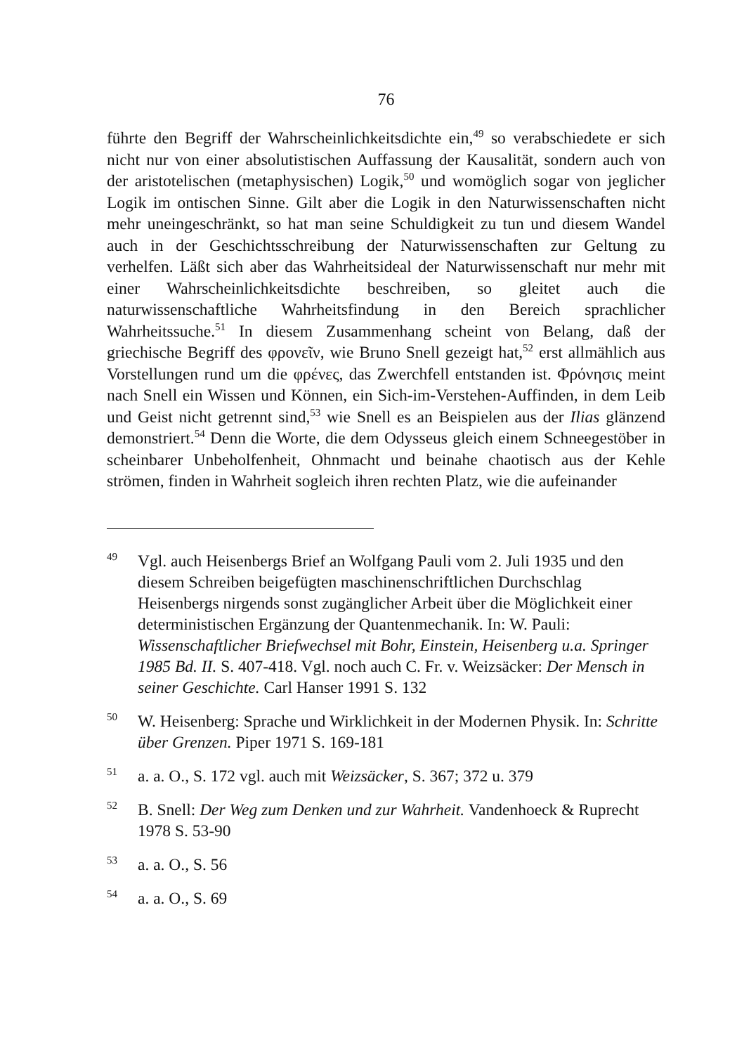76
führte den Begriff der Wahrscheinlichkeitsdichte ein,<sup>49</sup> so verabschiedete er sich nicht nur von einer absolutistischen Auffassung der Kausalität, sondern auch von der aristotelischen (metaphysischen) Logik,<sup>50</sup> und womöglich sogar von jeglicher Logik im ontischen Sinne. Gilt aber die Logik in den Naturwissenschaften nicht mehr uneingeschränkt, so hat man seine Schuldigkeit zu tun und diesem Wandel auch in der Geschichtsschreibung der Naturwissenschaften zur Geltung zu verhelfen. Läßt sich aber das Wahrheitsideal der Naturwissenschaft nur mehr mit einer Wahrscheinlichkeitsdichte beschreiben, so gleitet auch die naturwissenschaftliche Wahrheitsfindung in den Bereich sprachlicher Wahrheitssuche.<sup>51</sup> In diesem Zusammenhang scheint von Belang, daß der griechische Begriff des φρονεῖν, wie Bruno Snell gezeigt hat,<sup>52</sup> erst allmählich aus Vorstellungen rund um die φρένες, das Zwerchfell entstanden ist. Φρόνησις meint nach Snell ein Wissen und Können, ein Sich-im-Verstehen-Auffinden, in dem Leib und Geist nicht getrennt sind,<sup>53</sup> wie Snell es an Beispielen aus der Ilias glänzend demonstriert.<sup>54</sup> Denn die Worte, die dem Odysseus gleich einem Schneegestöber in scheinbarer Unbeholfenheit, Ohnmacht und beinahe chaotisch aus der Kehle strömen, finden in Wahrheit sogleich ihren rechten Platz, wie die aufeinander
<sup>49</sup> Vgl. auch Heisenbergs Brief an Wolfgang Pauli vom 2. Juli 1935 und den diesem Schreiben beigefügten maschinenschriftlichen Durchschlag Heisenbergs nirgends sonst zugänglicher Arbeit über die Möglichkeit einer deterministischen Ergänzung der Quantenmechanik. In: W. Pauli: Wissenschaftlicher Briefwechsel mit Bohr, Einstein, Heisenberg u.a. Springer 1985 Bd. II. S. 407-418. Vgl. noch auch C. Fr. v. Weizsäcker: Der Mensch in seiner Geschichte. Carl Hanser 1991 S. 132
<sup>50</sup> W. Heisenberg: Sprache und Wirklichkeit in der Modernen Physik. In: Schritte über Grenzen. Piper 1971 S. 169-181
<sup>51</sup> a. a. O., S. 172 vgl. auch mit Weizsäcker, S. 367; 372 u. 379
<sup>52</sup> B. Snell: Der Weg zum Denken und zur Wahrheit. Vandenhoeck & Ruprecht 1978 S. 53-90
<sup>53</sup> a. a. O., S. 56
<sup>54</sup> a. a. O., S. 69